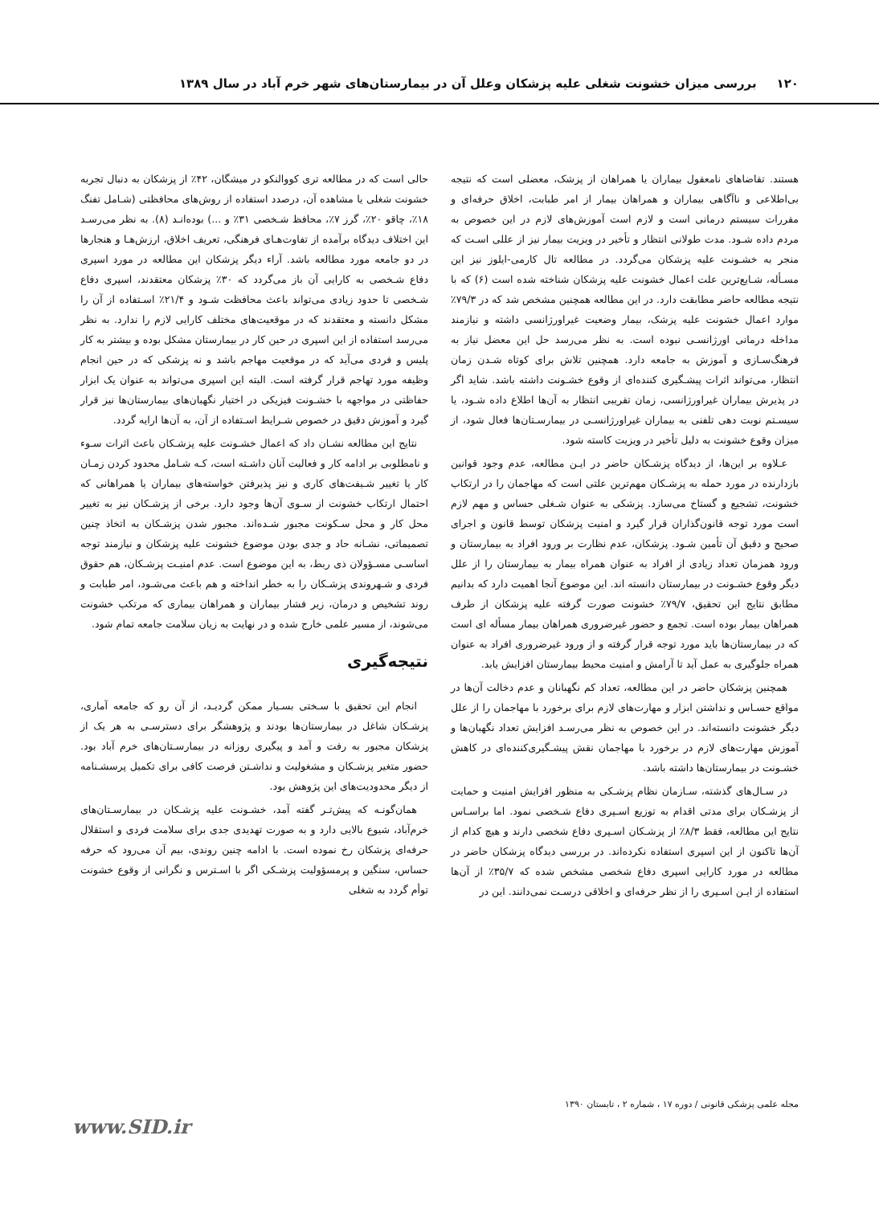۱۲۰ بررسی میزان خشونت شغلی علیه پزشکان وعلل آن در بیمارستان‌های شهر خرم آباد در سال ۱۳۸۹
هستند. تقاضاهای نامعقول بیماران یا همراهان از پزشک، معضلی است که نتیجه بی‌اطلاعی و ناآگاهی بیماران و همراهان بیمار از امر طبابت، اخلاق حرفه‌ای و مقررات سیستم درمانی است و لازم است آموزش‌های لازم در این خصوص به مردم داده شـود. مدت طولانی انتظار و تأخیر در ویزیت بیمار نیز از عللی اسـت که منجر به خشـونت علیه پزشکان می‌گردد. در مطالعه تال کارمی-ایلوز نیز این مسـأله، شـایع‌ترین علت اعمال خشونت علیه پزشکان شناخته شده است (۶) که با نتیجه مطالعه حاضر مطابقت دارد. در این مطالعه همچنین مشخص شد که در ۷۹/۳٪ موارد اعمال خشونت علیه پزشک، بیمار وضعیت غیراورژانسی داشته و نیازمند مداخله درمانی اورژانسـی نبوده است. به نظر می‌رسد حل این معضل نیاز به فرهنگ‌سـازی و آموزش به جامعه دارد. همچنین تلاش برای کوتاه شـدن زمان انتظار، می‌تواند اثرات پیشـگیری کننده‌ای از وقوع خشـونت داشته باشد. شاید اگر در پذیرش بیماران غیراورژانسی، زمان تقریبی انتظار به آن‌ها اطلاع داده شـود، یا سیسـتم نوبت دهی تلفنی به بیماران غیراورژانسـی در بیمارسـتان‌ها فعال شود، از میزان وقوع خشونت به دلیل تأخیر در ویزیت کاسته شود.
عـلاوه بر این‌ها، از دیدگاه پزشـکان حاضر در ایـن مطالعه، عدم وجود قوانین بازدارنده در مورد حمله به پزشـکان مهم‌ترین علتی است که مهاجمان را در ارتکاب خشونت، تشجیع و گستاخ می‌سازد. پزشکی به عنوان شـغلی حساس و مهم لازم است مورد توجه قانون‌گذاران قرار گیرد و امنیت پزشکان توسط قانون و اجرای صحیح و دقیق آن تأمین شـود. پزشکان، عدم نظارت بر ورود افراد به بیمارستان و ورود همزمان تعداد زیادی از افراد به عنوان همراه بیمار به بیمارستان را از علل دیگر وقوع خشـونت در بیمارستان دانسته اند. این موضوع آنجا اهمیت دارد که بدانیم مطابق نتایج این تحقیق، ۷۹/۷٪ خشونت صورت گرفته علیه پزشکان از طرف همراهان بیمار بوده است. تجمع و حضور غیرضروری همراهان بیمار مسأله ای است که در بیمارستان‌ها باید مورد توجه قرار گرفته و از ورود غیرضروری افراد به عنوان همراه جلوگیری به عمل آید تا آرامش و امنیت محیط بیمارستان افزایش یابد.
همچنین پزشکان حاضر در این مطالعه، تعداد کم نگهبانان و عدم دخالت آن‌ها در مواقع حسـاس و نداشتن ابزار و مهارت‌های لازم برای برخورد با مهاجمان را از علل دیگر خشونت دانسته‌اند. در این خصوص به نظر می‌رسـد افزایش تعداد نگهبان‌ها و آموزش مهارت‌های لازم در برخورد با مهاجمان نقش پیشـگیری‌کننده‌ای در کاهش خشـونت در بیمارستان‌ها داشته باشد.
در سـال‌های گذشته، سـازمان نظام پزشـکی به منظور افزایش امنیت و حمایت از پزشـکان برای مدتی اقدام به توزیع اسـپری دفاع شـخصی نمود. اما براسـاس نتایج این مطالعه، فقط ۸/۳٪ از پزشـکان اسـپری دفاع شخصی دارند و هیچ کدام از آن‌ها تاکنون از این اسپری استفاده نکرده‌اند. در بررسی دیدگاه پزشکان حاضر در مطالعه در مورد کارایی اسپری دفاع شخصی مشخص شده که ۳۵/۷٪ از آن‌ها استفاده از ایـن اسـپری را از نظر حرفه‌ای و اخلاقی درسـت نمی‌دانند. این در
حالی است که در مطالعه تری کووالنکو در میشگان، ۴۲٪ از پزشکان به دنبال تجربه خشونت شغلی یا مشاهده آن، درصدد استفاده از روش‌های محافظتی (شـامل تفنگ ۱۸٪، چاقو ۲۰٪، گرز ۷٪، محافظ شـخصی ۳۱٪ و ...) بوده‌انـد (۸). به نظر می‌رسـد این اختلاف دیدگاه برآمده از تفاوت‌هـای فرهنگی، تعریف اخلاق، ارزش‌هـا و هنجارها در دو جامعه مورد مطالعه باشد. آراء دیگر پزشکان این مطالعه در مورد اسپری دفاع شـخصی به کارایی آن باز می‌گردد که ۳۰٪ پزشکان معتقدند، اسپری دفاع شـخصی تا حدود زیادی می‌تواند باعث محافظت شـود و ۲۱/۴٪ اسـتفاده از آن را مشکل دانسته و معتقدند که در موقعیت‌های مختلف کارایی لازم را ندارد. به نظر می‌رسد استفاده از این اسپری در حین کار در بیمارستان مشکل بوده و بیشتر به کار پلیس و فردی می‌آید که در موقعیت مهاجم باشد و نه پزشکی که در حین انجام وظیفه مورد تهاجم قرار گرفته است. البته این اسپری می‌تواند به عنوان یک ابزار حفاظتی در مواجهه با خشـونت فیزیکی در اختیار نگهبان‌های بیمارستان‌ها نیز قرار گیرد و آموزش دقیق در خصوص شـرایط اسـتفاده از آن، به آن‌ها ارایه گردد.
نتایج این مطالعه نشـان داد که اعمال خشـونت علیه پزشـکان باعث اثرات سـوء و نامطلوبی بر ادامه کار و فعالیت آنان داشـته است، کـه شـامل محدود کردن زمـان کار یا تغییر شـیفت‌های کاری و نیز پذیرفتن خواسته‌های بیماران یا همراهانی که احتمال ارتکاب خشونت از سـوی آن‌ها وجود دارد. برخی از پزشـکان نیز به تغییر محل کار و محل سـکونت مجبور شـده‌اند. مجبور شدن پزشـکان به اتخاذ چنین تصمیماتی، نشـانه حاد و جدی بودن موضوع خشونت علیه پزشکان و نیازمند توجه اساسـی مسـؤولان ذی ربط، به این موضوع است. عدم امنیـت پزشـکان، هم حقوق فردی و شـهروندی پزشـکان را به خطر انداخته و هم باعث می‌شـود، امر طبابت و روند تشخیص و درمان، زیر فشار بیماران و همراهان بیماری که مرتکب خشونت می‌شوند، از مسیر علمی خارج شده و در نهایت به زیان سلامت جامعه تمام شود.
نتیجه‌گیری
انجام این تحقیق با سـختی بسـیار ممکن گردیـد، از آن رو که جامعه آماری، پزشـکان شاغل در بیمارستان‌ها بودند و پژوهشگر برای دسترسـی به هر یک از پزشکان مجبور به رفت و آمد و پیگیری روزانه در بیمارسـتان‌های خرم آباد بود. حضور متغیر پزشـکان و مشغولیت و نداشـتن فرصت کافی برای تکمیل پرسشـنامه از دیگر محدودیت‌های این پژوهش بود.
همان‌گونـه که پیش‌تـر گفته آمد، خشـونت علیه پزشـکان در بیمارسـتان‌های خرم‌آباد، شیوع بالایی دارد و به صورت تهدیدی جدی برای سلامت فردی و استقلال حرفه‌ای پزشکان رخ نموده است. با ادامه چنین روندی، بیم آن می‌رود که حرفه حساس، سنگین و پرمسؤولیت پزشـکی اگر با اسـترس و نگرانی از وقوع خشونت توأم گردد به شغلی
مجله علمی پزشکی قانونی / دوره ۱۷ ، شماره ۲ ، تابستان ۱۳۹۰
www.SID.ir